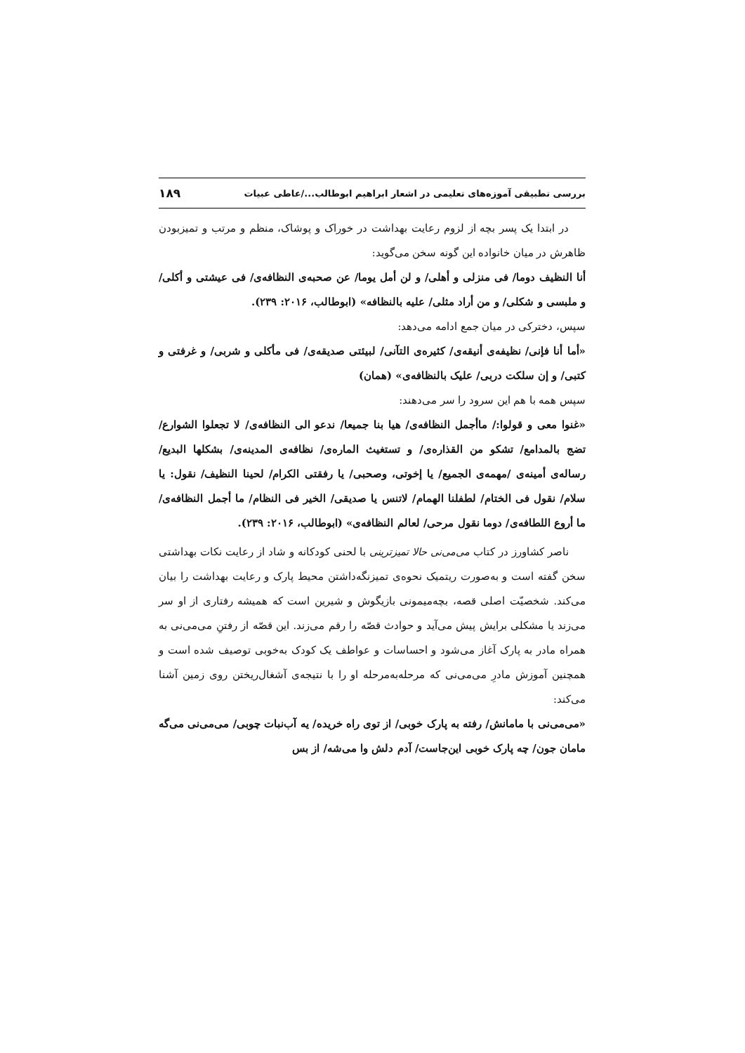بررسی تطبیقی آموزه‌های تعلیمی در اشعار ابراهیم ابوطالب.../عاطی عبیات ۱۸۹
در ابتدا یک پسر بچه از لزوم رعایت بهداشت در خوراک و پوشاک، منظم و مرتب و تمیزبودن ظاهرش در میان خانواده این گونه سخن می‌گوید:
أنا النظیف دوما/ فی منزلی و أهلی/ و لن أمل یوما/ عن صحبه‌ی النظافه‌ی/ فی عیشتی و أکلی/ و ملبسی و شکلی/ و من أراد مثلی/ علیه بالنظافه» (ابوطالب، ۲۰۱۶: ۲۳۹).
سپس، دخترکی در میان جمع ادامه می‌دهد:
«أما أنا فإنی/ نظیفه‌ی أنیقه‌ی/ کثیره‌ی التآنی/ لبیئتی صدیقه‌ی/ فی مأکلی و شربی/ و غرفتی و کتبی/ و إن سلکت دربی/ علیک بالنظافه‌ی» (همان)
سپس همه با هم این سرود را سر می‌دهند:
«غنوا معی و قولوا:/ ماأجمل النظافه‌ی/ هیا بنا جمیعا/ ندعو الی النظافه‌ی/ لا تجعلوا الشوارع/ تضج بالمدامع/ تشکو من القذاره‌ی/ و تستغیث الماره‌ی/ نظافه‌ی المدینه‌ی/ بشکلها البدیع/ رساله‌ی أمینه‌ی /مهمه‌ی الجمیع/ یا إخوتی، وصحبی/ یا رفقتی الکرام/ لحینا النظیف/ نقول: یا سلام/ نقول فی الختام/ لطفلنا الهمام/ لاتنس یا صدیقی/ الخیر فی النظام/ ما أجمل النظافه‌ی/ ما أروع اللطافه‌ی/ دوما نقول مرحی/ لعالم النظافه‌ی» (ابوطالب، ۲۰۱۶: ۲۳۹).
ناصر کشاورز در کتاب می‌می‌نی حالا تمیزترینی با لحنی کودکانه و شاد از رعایت نکات بهداشتی سخن گفته است و به‌صورت ریتمیک نحوه‌ی تمیزنگه‌داشتن محیط پارک و رعایت بهداشت را بیان می‌کند. شخصیّت اصلی قصه، بچه‌میمونی بازیگوش و شیرین است که همیشه رفتاری از او سر می‌زند یا مشکلی برایش پیش می‌آید و حوادث قصّه را رقم می‌زند. این قصّه از رفتنِ می‌می‌نی به همراه مادر به پارک آغاز می‌شود و احساسات و عواطف یک کودک به‌خوبی توصیف شده است و همچنین آموزش مادرِ می‌می‌نی که مرحله‌به‌مرحله او را با نتیجه‌ی آشغال‌ریختن روی زمین آشنا می‌کند:
«می‌می‌نی با مامانش/ رفته به پارک خوبی/ از توی راه خریده/ یه آب‌نبات چوبی/ می‌می‌نی می‌گه مامان جون/ چه پارک خوبی این‌جاست/ آدم دلش وا می‌شه/ از بس